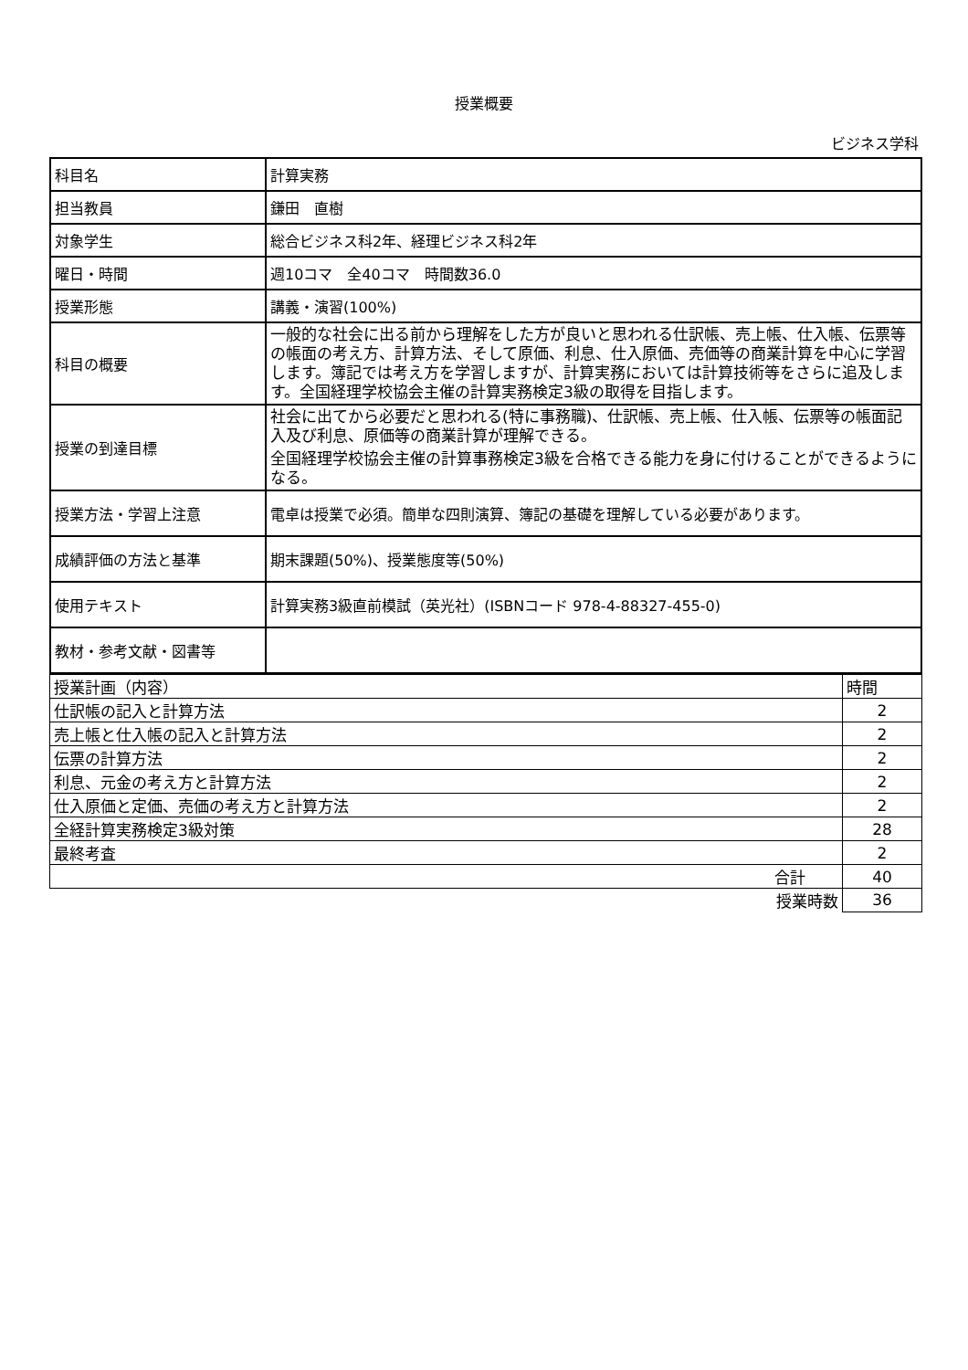授業概要
ビジネス学科
| 科目名 | 計算実務 |
| 担当教員 | 鎌田 直樹 |
| 対象学生 | 総合ビジネス科2年、経理ビジネス科2年 |
| 曜日・時間 | 週10コマ 全40コマ 時間数36.0 |
| 授業形態 | 講義・演習(100%) |
| 科目の概要 | 一般的な社会に出る前から理解をした方が良いと思われる仕訳帳、売上帳、仕入帳、伝票等の帳面の考え方、計算方法、そして原価、利息、仕入原価、売価等の商業計算を中心に学習します。簿記では考え方を学習しますが、計算実務においては計算技術等をさらに追及します。全国経理学校協会主催の計算実務検定3級の取得を目指します。 |
| 授業の到達目標 | 社会に出てから必要だと思われる(特に事務職)、仕訳帳、売上帳、仕入帳、伝票等の帳面記入及び利息、原価等の商業計算が理解できる。 全国経理学校協会主催の計算事務検定3級を合格できる能力を身に付けることができるようになる。 |
| 授業方法・学習上注意 | 電卓は授業で必須。簡単な四則演算、簿記の基礎を理解している必要があります。 |
| 成績評価の方法と基準 | 期末課題(50%)、授業態度等(50%) |
| 使用テキスト | 計算実務3級直前模試（英光社）(ISBNコード 978-4-88327-455-0) |
| 教材・参考文献・図書等 | |
| 授業計画（内容） | 時間 |
| 仕訳帳の記入と計算方法 | 2 |
| 売上帳と仕入帳の記入と計算方法 | 2 |
| 伝票の計算方法 | 2 |
| 利息、元金の考え方と計算方法 | 2 |
| 仕入原価と定価、売価の考え方と計算方法 | 2 |
| 全経計算実務検定3級対策 | 28 |
| 最終考査 | 2 |
| 合計 | 40 |
| 授業時数 | 36 |